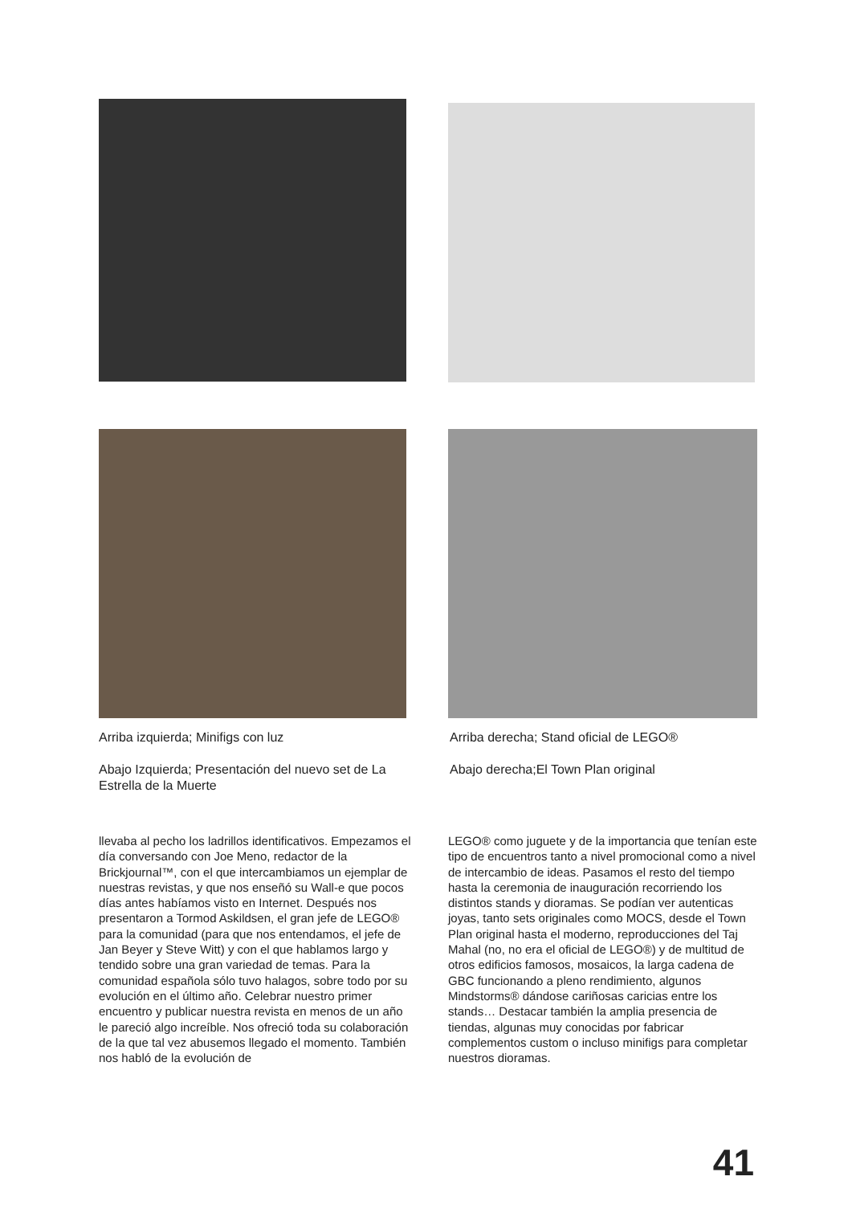Arriba izquierda; Minifigs con luz
Abajo Izquierda; Presentación del nuevo set de La Estrella de la Muerte
Arriba derecha; Stand oficial de LEGO®
Abajo derecha;El Town Plan original
llevaba al pecho los ladrillos identificativos. Empezamos el día conversando con Joe Meno, redactor de la Brickjournal™, con el que intercambiamos un ejemplar de nuestras revistas, y que nos enseñó su Wall-e que pocos días antes habíamos visto en Internet. Después nos presentaron a Tormod Askildsen, el gran jefe de LEGO® para la comunidad (para que nos entendamos, el jefe de Jan Beyer y Steve Witt) y con el que hablamos largo y tendido sobre una gran variedad de temas. Para la comunidad española sólo tuvo halagos, sobre todo por su evolución en el último año. Celebrar nuestro primer encuentro y publicar nuestra revista en menos de un año le pareció algo increíble. Nos ofreció toda su colaboración de la que tal vez abusemos llegado el momento. También nos habló de la evolución de
LEGO® como juguete y de la importancia que tenían este tipo de encuentros tanto a nivel promocional como a nivel de intercambio de ideas. Pasamos el resto del tiempo hasta la ceremonia de inauguración recorriendo los distintos stands y dioramas. Se podían ver autenticas joyas, tanto sets originales como MOCS, desde el Town Plan original hasta el moderno, reproducciones del Taj Mahal (no, no era el oficial de LEGO®) y de multitud de otros edificios famosos, mosaicos, la larga cadena de GBC funcionando a pleno rendimiento, algunos Mindstorms® dándose cariñosas caricias entre los stands… Destacar también la amplia presencia de tiendas, algunas muy conocidas por fabricar complementos custom o incluso minifigs para completar nuestros dioramas.
41